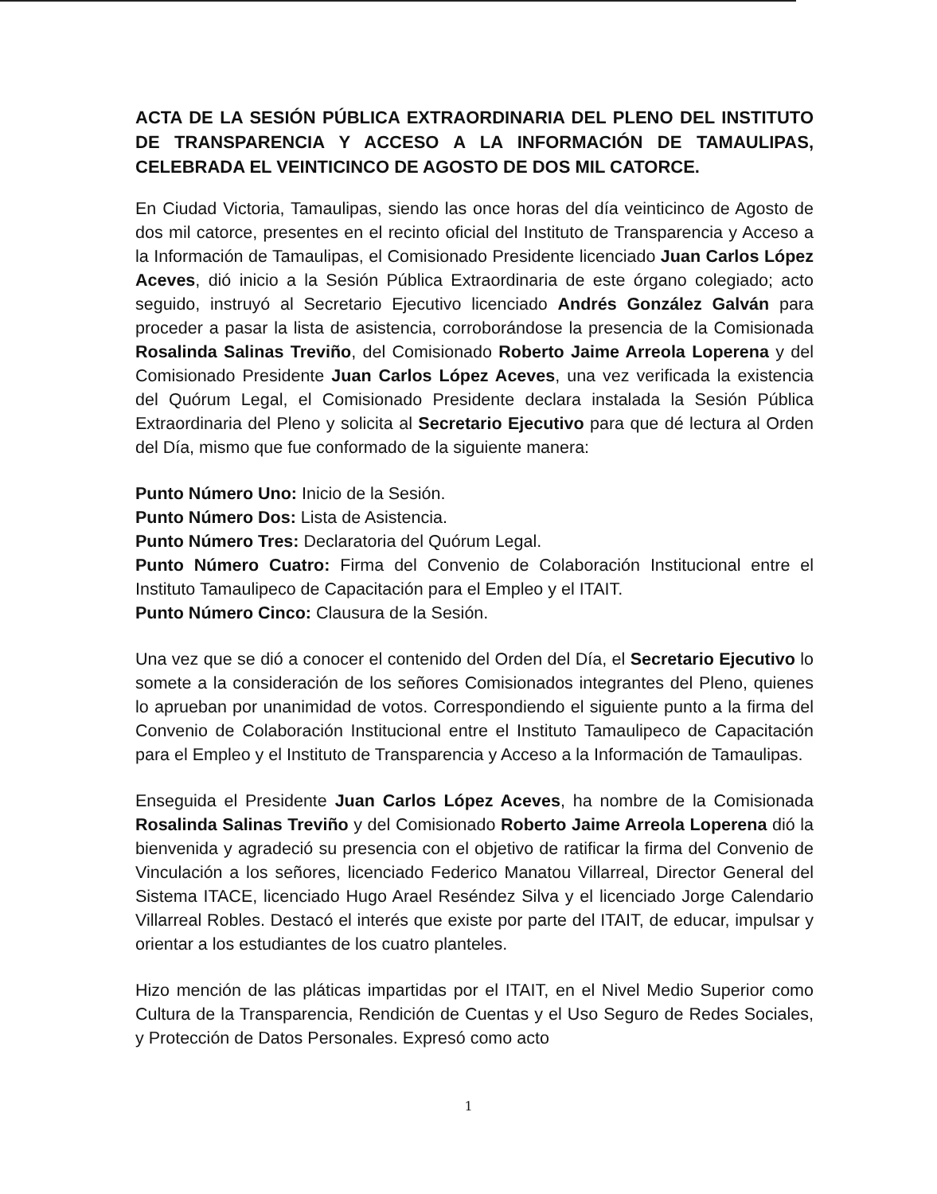ACTA DE LA SESIÓN PÚBLICA EXTRAORDINARIA DEL PLENO DEL INSTITUTO DE TRANSPARENCIA Y ACCESO A LA INFORMACIÓN DE TAMAULIPAS, CELEBRADA EL VEINTICINCO DE AGOSTO DE DOS MIL CATORCE.
En Ciudad Victoria, Tamaulipas, siendo las once horas del día veinticinco de Agosto de dos mil catorce, presentes en el recinto oficial del Instituto de Transparencia y Acceso a la Información de Tamaulipas, el Comisionado Presidente licenciado Juan Carlos López Aceves, dió inicio a la Sesión Pública Extraordinaria de este órgano colegiado; acto seguido, instruyó al Secretario Ejecutivo licenciado Andrés González Galván para proceder a pasar la lista de asistencia, corroborándose la presencia de la Comisionada Rosalinda Salinas Treviño, del Comisionado Roberto Jaime Arreola Loperena y del Comisionado Presidente Juan Carlos López Aceves, una vez verificada la existencia del Quórum Legal, el Comisionado Presidente declara instalada la Sesión Pública Extraordinaria del Pleno y solicita al Secretario Ejecutivo para que dé lectura al Orden del Día, mismo que fue conformado de la siguiente manera:
Punto Número Uno: Inicio de la Sesión.
Punto Número Dos: Lista de Asistencia.
Punto Número Tres: Declaratoria del Quórum Legal.
Punto Número Cuatro: Firma del Convenio de Colaboración Institucional entre el Instituto Tamaulipeco de Capacitación para el Empleo y el ITAIT.
Punto Número Cinco: Clausura de la Sesión.
Una vez que se dió a conocer el contenido del Orden del Día, el Secretario Ejecutivo lo somete a la consideración de los señores Comisionados integrantes del Pleno, quienes lo aprueban por unanimidad de votos. Correspondiendo el siguiente punto a la firma del Convenio de Colaboración Institucional entre el Instituto Tamaulipeco de Capacitación para el Empleo y el Instituto de Transparencia y Acceso a la Información de Tamaulipas.
Enseguida el Presidente Juan Carlos López Aceves, ha nombre de la Comisionada Rosalinda Salinas Treviño y del Comisionado Roberto Jaime Arreola Loperena dió la bienvenida y agradeció su presencia con el objetivo de ratificar la firma del Convenio de Vinculación a los señores, licenciado Federico Manatou Villarreal, Director General del Sistema ITACE, licenciado Hugo Arael Reséndez Silva y el licenciado Jorge Calendario Villarreal Robles. Destacó el interés que existe por parte del ITAIT, de educar, impulsar y orientar a los estudiantes de los cuatro planteles.
Hizo mención de las pláticas impartidas por el ITAIT, en el Nivel Medio Superior como Cultura de la Transparencia, Rendición de Cuentas y el Uso Seguro de Redes Sociales, y Protección de Datos Personales. Expresó como acto
1